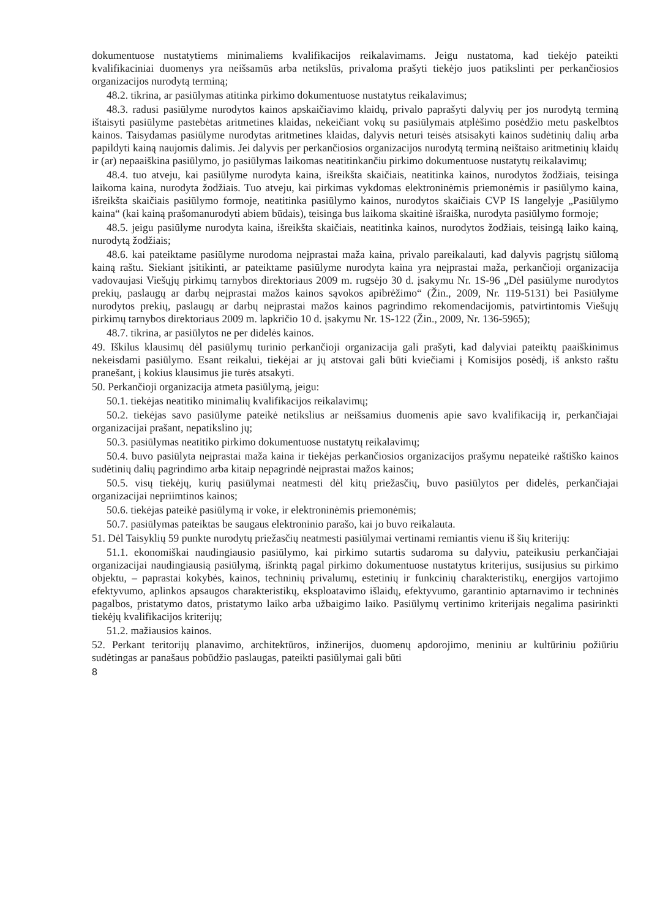dokumentuose nustatytiems minimaliems kvalifikacijos reikalavimams. Jeigu nustatoma, kad tiekėjo pateikti kvalifikaciniai duomenys yra neišsamūs arba netikslūs, privaloma prašyti tiekėjo juos patikslinti per perkančiosios organizacijos nurodytą terminą;
48.2. tikrina, ar pasiūlymas atitinka pirkimo dokumentuose nustatytus reikalavimus;
48.3. radusi pasiūlyme nurodytos kainos apskaičiavimo klaidų, privalo paprašyti dalyvių per jos nurodytą terminą ištaisyti pasiūlyme pastebėtas aritmetines klaidas, nekeičiant vokų su pasiūlymais atplėšimo posėdžio metu paskelbtos kainos. Taisydamas pasiūlyme nurodytas aritmetines klaidas, dalyvis neturi teisės atsisakyti kainos sudėtinių dalių arba papildyti kainą naujomis dalimis. Jei dalyvis per perkančiosios organizacijos nurodytą terminą neištaiso aritmetinių klaidų ir (ar) nepaaiškina pasiūlymo, jo pasiūlymas laikomas neatitinkančiu pirkimo dokumentuose nustatytų reikalavimų;
48.4. tuo atveju, kai pasiūlyme nurodyta kaina, išreikšta skaičiais, neatitinka kainos, nurodytos žodžiais, teisinga laikoma kaina, nurodyta žodžiais. Tuo atveju, kai pirkimas vykdomas elektroninėmis priemonėmis ir pasiūlymo kaina, išreikšta skaičiais pasiūlymo formoje, neatitinka pasiūlymo kainos, nurodytos skaičiais CVP IS langelyje „Pasiūlymo kaina“ (kai kainą prašomanurodyti abiem būdais), teisinga bus laikoma skaitinė išraiška, nurodyta pasiūlymo formoje;
48.5. jeigu pasiūlyme nurodyta kaina, išreikšta skaičiais, neatitinka kainos, nurodytos žodžiais, teisingą laiko kainą, nurodytą žodžiais;
48.6. kai pateiktame pasiūlyme nurodoma neįprastai maža kaina, privalo pareikalauti, kad dalyvis pagrįstų siūlomą kainą raštu. Siekiant įsitikinti, ar pateiktame pasiūlyme nurodyta kaina yra neįprastai maža, perkančioji organizacija vadovaujasi Viešųjų pirkimų tarnybos direktoriaus 2009 m. rugsėjo 30 d. įsakymu Nr. 1S-96 „Dėl pasiūlyme nurodytos prekių, paslaugų ar darbų neįprastai mažos kainos sąvokos apibrėžimo“ (Žin., 2009, Nr. 119-5131) bei Pasiūlyme nurodytos prekių, paslaugų ar darbų neįprastai mažos kainos pagrindimo rekomendacijomis, patvirtintomis Viešųjų pirkimų tarnybos direktoriaus 2009 m. lapkričio 10 d. įsakymu Nr. 1S-122 (Žin., 2009, Nr. 136-5965);
48.7. tikrina, ar pasiūlytos ne per didelės kainos.
49. Iškilus klausimų dėl pasiūlymų turinio perkančioji organizacija gali prašyti, kad dalyviai pateiktų paaiškinimus nekeisdami pasiūlymo. Esant reikalui, tiekėjai ar jų atstovai gali būti kviečiami į Komisijos posėdį, iš anksto raštu pranešant, į kokius klausimus jie turės atsakyti.
50. Perkančioji organizacija atmeta pasiūlymą, jeigu:
50.1. tiekėjas neatitiko minimalių kvalifikacijos reikalavimų;
50.2. tiekėjas savo pasiūlyme pateikė netikslius ar neišsamius duomenis apie savo kvalifikaciją ir, perkančiajai organizacijai prašant, nepatikslino jų;
50.3. pasiūlymas neatitiko pirkimo dokumentuose nustatytų reikalavimų;
50.4. buvo pasiūlyta neįprastai maža kaina ir tiekėjas perkančiosios organizacijos prašymu nepateikė raštiško kainos sudėtinių dalių pagrindimo arba kitaip nepagrindė neįprastai mažos kainos;
50.5. visų tiekėjų, kurių pasiūlymai neatmesti dėl kitų priežasčių, buvo pasiūlytos per didelės, perkančiajai organizacijai nepriimtinos kainos;
50.6. tiekėjas pateikė pasiūlymą ir voke, ir elektroninėmis priemonėmis;
50.7. pasiūlymas pateiktas be saugaus elektroninio parašo, kai jo buvo reikalauta.
51. Dėl Taisyklių 59 punkte nurodytų priežasčių neatmesti pasiūlymai vertinami remiantis vienu iš šių kriterijų:
51.1. ekonomiškai naudingiausio pasiūlymo, kai pirkimo sutartis sudaroma su dalyviu, pateikusiu perkančiajai organizacijai naudingiausią pasiūlymą, išrinktą pagal pirkimo dokumentuose nustatytus kriterijus, susijusius su pirkimo objektu, – paprastai kokybės, kainos, techninių privalumų, estetinių ir funkcinių charakteristikų, energijos vartojimo efektyvumo, aplinkos apsaugos charakteristikų, eksploatavimo išlaidų, efektyvumo, garantinio aptarnavimo ir techninės pagalbos, pristatymo datos, pristatymo laiko arba užbaigimo laiko. Pasiūlymų vertinimo kriterijais negalima pasirinkti tiekėjų kvalifikacijos kriterijų;
51.2. mažiausios kainos.
52. Perkant teritorijų planavimo, architektūros, inžinerijos, duomenų apdorojimo, meniniu ar kultūriniu požiūriu sudėtingas ar panašaus pobūdžio paslaugas, pateikti pasiūlymai gali būti
8